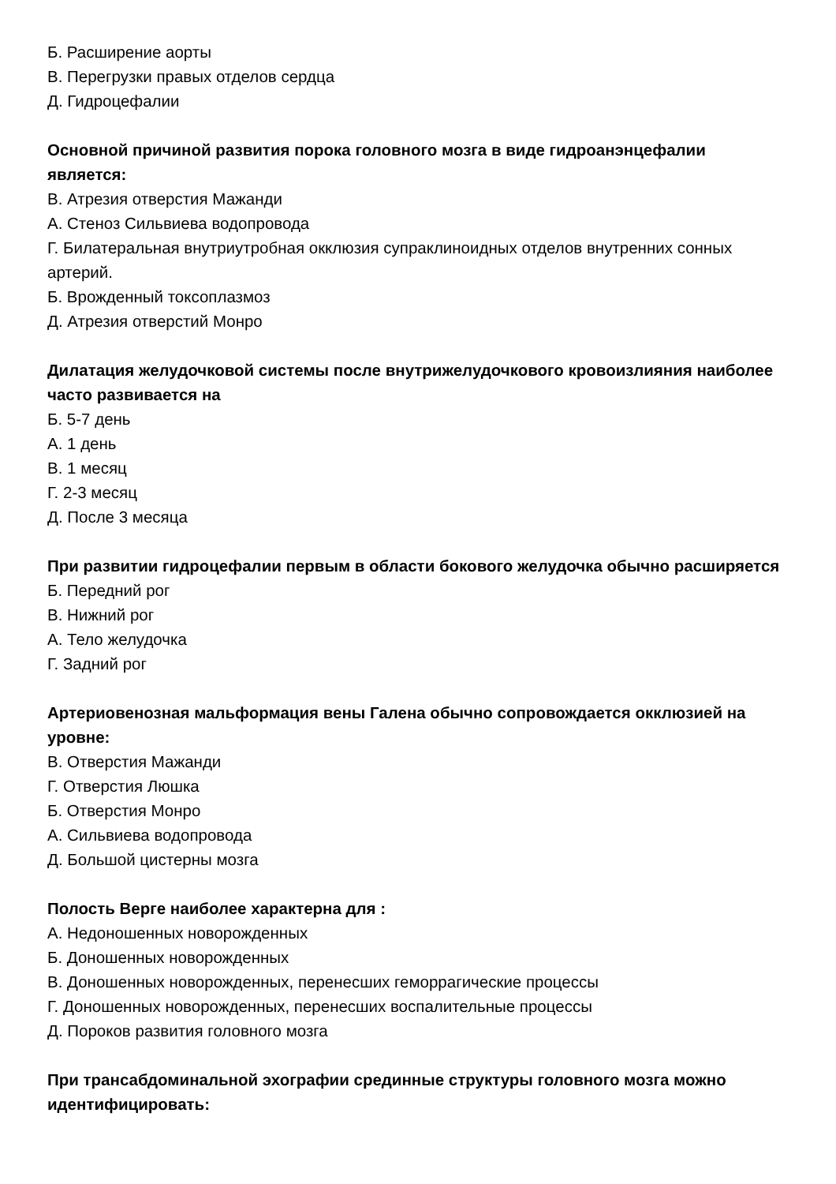Б. Расширение аорты
В. Перегрузки правых отделов сердца
Д. Гидроцефалии
Основной причиной развития порока головного мозга в виде гидроанэнцефалии является:
В. Атрезия отверстия Мажанди
А. Стеноз Сильвиева водопровода
Г. Билатеральная внутриутробная окклюзия супраклиноидных отделов внутренних сонных артерий.
Б. Врожденный токсоплазмоз
Д. Атрезия отверстий Монро
Дилатация желудочковой системы после внутрижелудочкового кровоизлияния наиболее часто развивается на
Б. 5-7 день
А. 1 день
В. 1 месяц
Г. 2-3 месяц
Д. После 3 месяца
При развитии гидроцефалии первым в области бокового желудочка обычно расширяется
Б. Передний рог
В. Нижний рог
А. Тело желудочка
Г. Задний рог
Артериовенозная мальформация вены Галена обычно сопровождается окклюзией на уровне:
В. Отверстия Мажанди
Г. Отверстия Люшка
Б. Отверстия Монро
А. Сильвиева водопровода
Д. Большой цистерны мозга
Полость Верге наиболее характерна для :
А. Недоношенных новорожденных
Б. Доношенных новорожденных
В. Доношенных новорожденных, перенесших геморрагические процессы
Г. Доношенных новорожденных, перенесших воспалительные процессы
Д. Пороков развития головного мозга
При трансабдоминальной эхографии срединные структуры головного мозга можно идентифицировать: